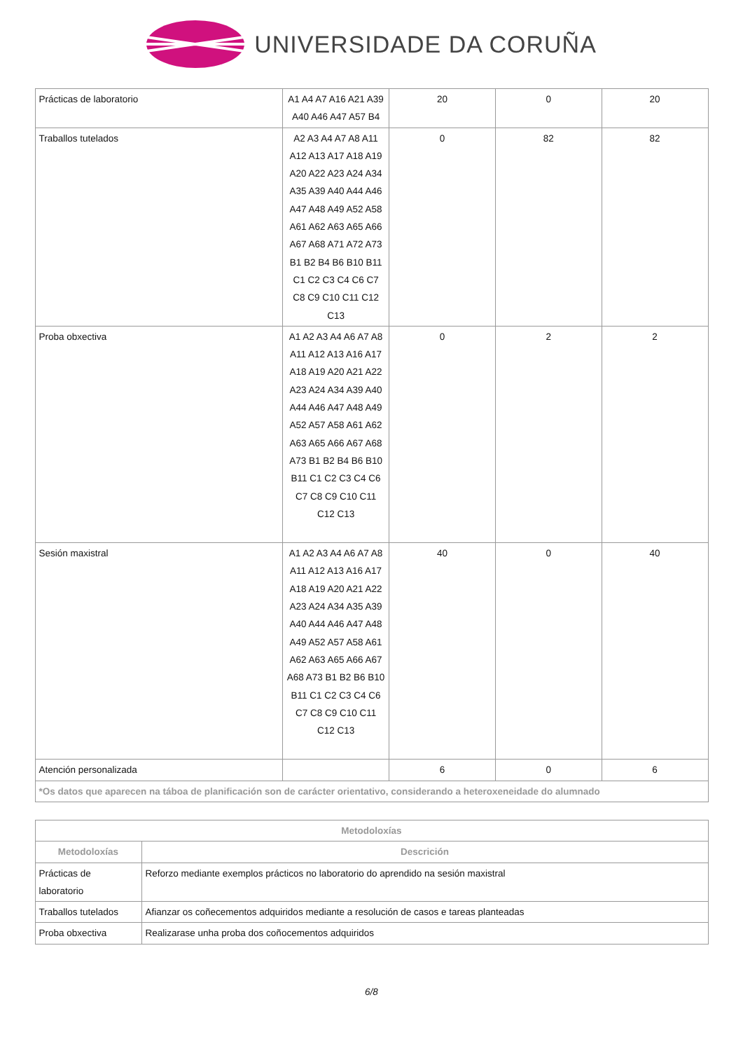UNIVERSIDADE DA CORUÑA
| Prácticas de laboratorio | A1 A4 A7 A16 A21 A39 A40 A46 A47 A57 B4 | 20 | 0 | 20 |
| Traballos tutelados | A2 A3 A4 A7 A8 A11 A12 A13 A17 A18 A19 A20 A22 A23 A24 A34 A35 A39 A40 A44 A46 A47 A48 A49 A52 A58 A61 A62 A63 A65 A66 A67 A68 A71 A72 A73 B1 B2 B4 B6 B10 B11 C1 C2 C3 C4 C6 C7 C8 C9 C10 C11 C12 C13 | 0 | 82 | 82 |
| Proba obxectiva | A1 A2 A3 A4 A6 A7 A8 A11 A12 A13 A16 A17 A18 A19 A20 A21 A22 A23 A24 A34 A39 A40 A44 A46 A47 A48 A49 A52 A57 A58 A61 A62 A63 A65 A66 A67 A68 A73 B1 B2 B4 B6 B10 B11 C1 C2 C3 C4 C6 C7 C8 C9 C10 C11 C12 C13 | 0 | 2 | 2 |
| Sesión maxistral | A1 A2 A3 A4 A6 A7 A8 A11 A12 A13 A16 A17 A18 A19 A20 A21 A22 A23 A24 A34 A35 A39 A40 A44 A46 A47 A48 A49 A52 A57 A58 A61 A62 A63 A65 A66 A67 A68 A73 B1 B2 B6 B10 B11 C1 C2 C3 C4 C6 C7 C8 C9 C10 C11 C12 C13 | 40 | 0 | 40 |
| Atención personalizada | | 6 | 0 | 6 |
| *Os datos que aparecen na táboa de planificación son de carácter orientativo, considerando a heteroxeneidade do alumnado | | | | |
| Metodoloxías | |
| --- | --- |
| Metodoloxías | Descrición |
| Prácticas de laboratorio | Reforzo mediante exemplos prácticos no laboratorio do aprendido na sesión maxistral |
| Traballos tutelados | Afianzar os coñecementos adquiridos mediante a resolución de casos e tareas planteadas |
| Proba obxectiva | Realizarase unha proba dos coñocementos adquiridos |
6/8